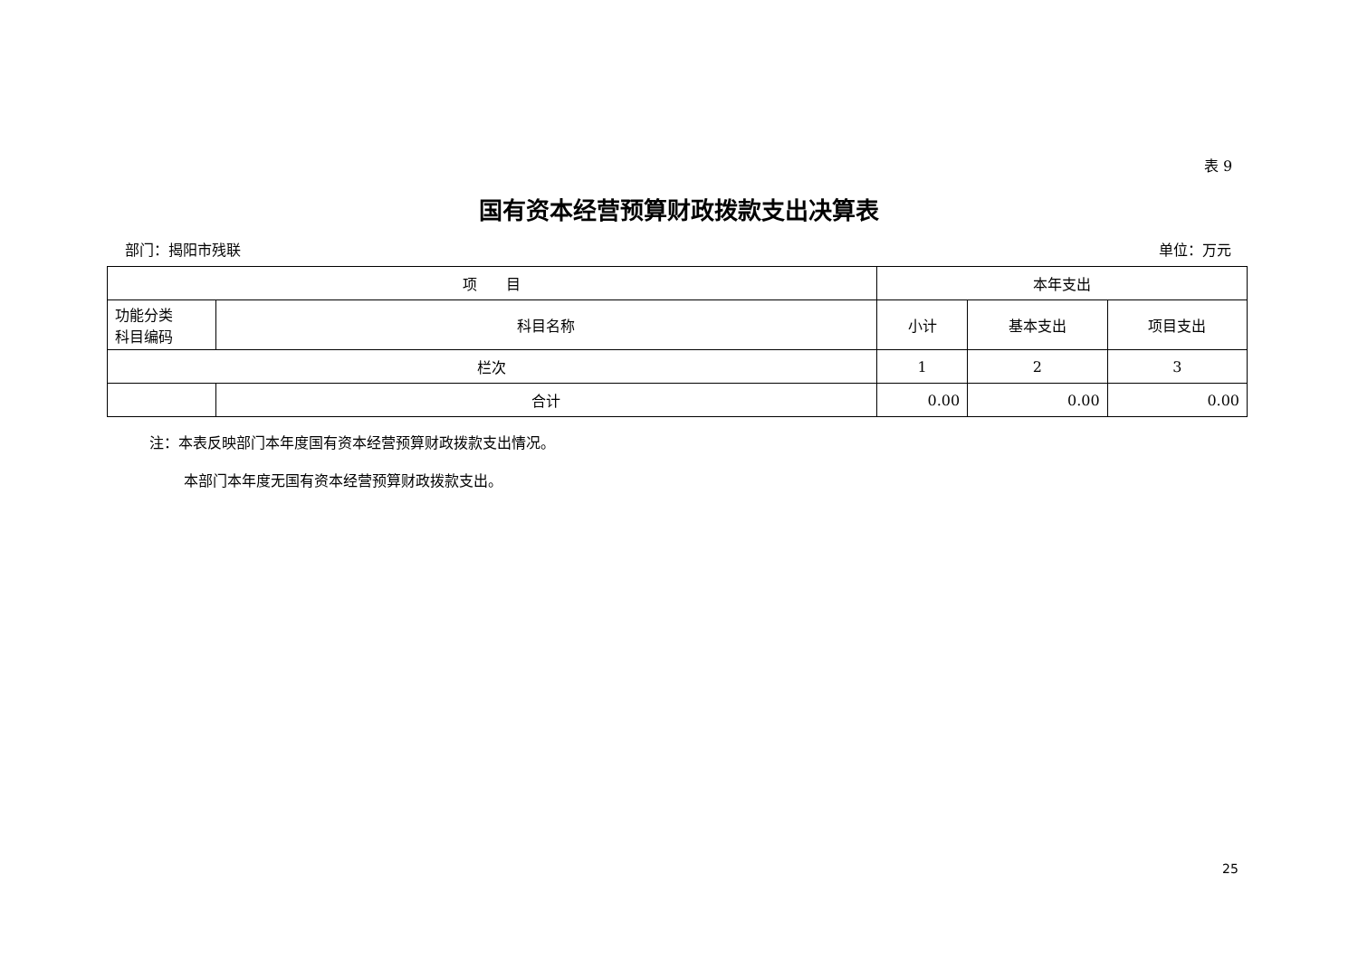表 9
国有资本经营预算财政拨款支出决算表
部门：揭阳市残联 单位：万元
| 项 目 | | 本年支出 | | |
| --- | --- | --- | --- | --- |
| 功能分类 科目编码 | 科目名称 | 小计 | 基本支出 | 项目支出 |
| 栏次 | | 1 | 2 | 3 |
| | 合计 | 0.00 | 0.00 | 0.00 |
注：本表反映部门本年度国有资本经营预算财政拨款支出情况。
本部门本年度无国有资本经营预算财政拨款支出。
25